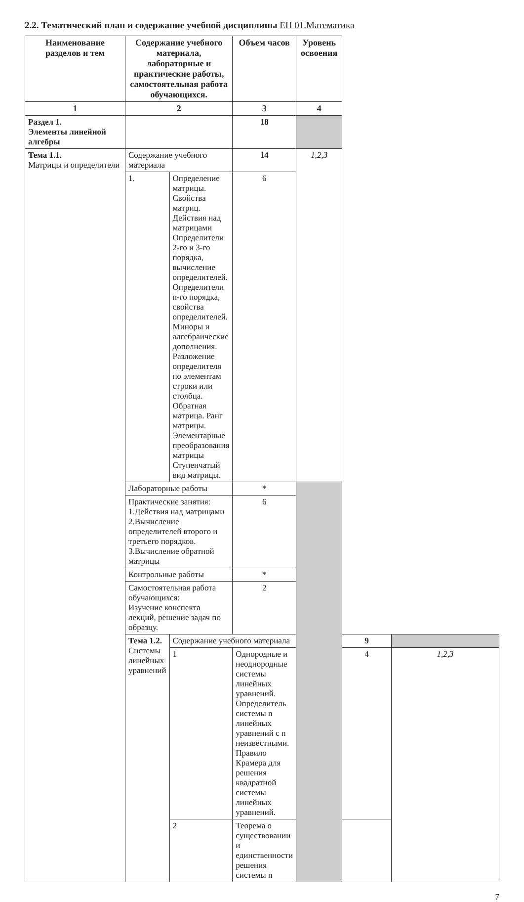2.2. Тематический план и содержание учебной дисциплины ЕН 01.Математика
| Наименование разделов и тем | Содержание учебного материала, лабораторные и практические работы, самостоятельная работа обучающихся. | | Объем часов | Уровень освоения | | |
| --- | --- | --- | --- | --- | --- | --- |
| 1 | 2 | | 3 | 4 | | |
| Раздел 1. Элементы линейной алгебры | | | 18 | | | |
| Тема 1.1. Матрицы и определители | Содержание учебного материала | | 14 | 1,2,3 | | |
| | 1. | Определение матрицы. Свойства матриц. Действия над матрицами Определители 2-го и 3-го порядка, вычисление определителей. Определители n-го порядка, свойства определителей. Миноры и алгебраические дополнения. Разложение определителя по элементам строки или столбца. Обратная матрица. Ранг матрицы. Элементарные преобразования матрицы Ступенчатый вид матрицы. | 6 | | | |
| | Лабораторные работы | | * | | | |
| | Практические занятия: 1.Действия над матрицами 2.Вычисление определителей второго и третьего порядков. 3.Вычисление обратной матрицы | | 6 | | | |
| | Контрольные работы | | * | | | |
| | Самостоятельная работа обучающихся: Изучение конспекта лекций, решение задач по образцу. | | 2 | | | |
| | Тема 1.2. Системы линейных уравнений | Содержание учебного материала | | | 9 | |
| | | 1 | Однородные и неоднородные системы линейных уравнений. Определитель системы n линейных уравнений с n неизвестными. Правило Крамера для решения квадратной системы линейных уравнений. | | 4 | 1,2,3 |
| | | 2 | Теорема о существовании и единственности решения системы n | | | |
7